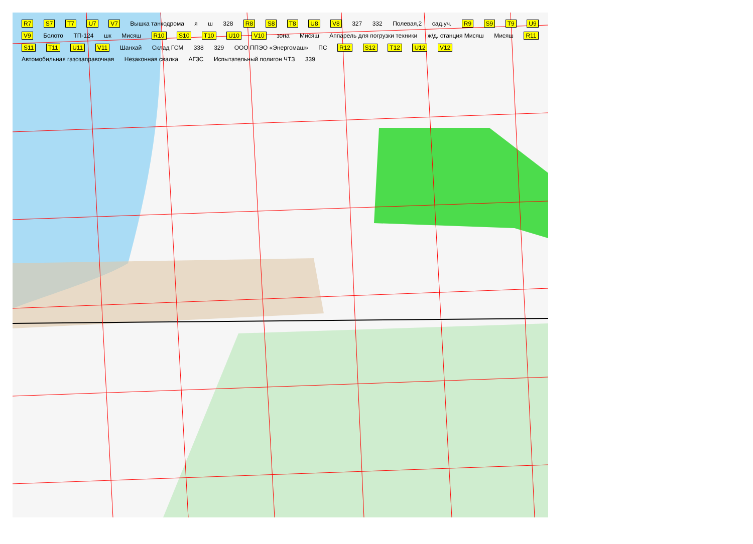R7 S7 T7 U7 V7 Вышка танкодрома я ш 328 R8 S8 T8 U8 V8 327 332 Полевая,2 сад.уч. R9 S9 T9 U9 V9 Болото ТП-124 шк Мисяш R10 S10 T10 U10 V10 зона Мисяш Аппарель для погрузки техники ж/д. станция Мисяш Мисяш R11 S11 T11 U11 V11 Шанхай Склад ГСМ 338 329 ООО ППЭО «Энергомаш» ПС R12 S12 T12 U12 V12 Автомобильная газозаправочная Незаконная свалка АГЗС Испытательный полигон ЧТЗ 339